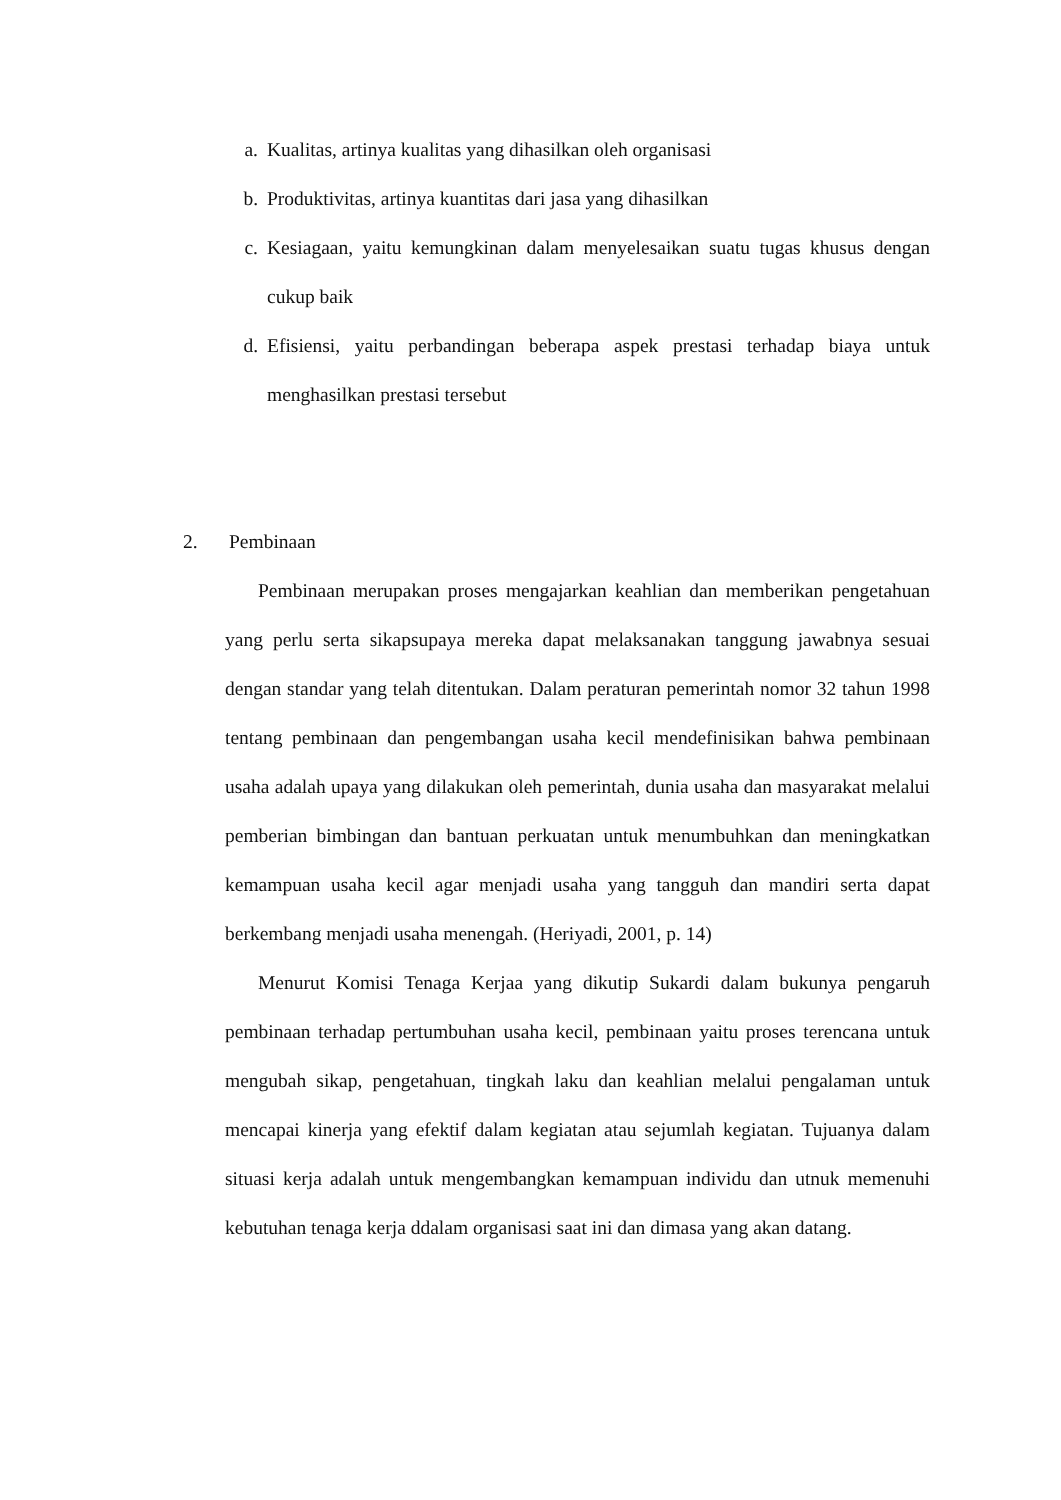a. Kualitas, artinya kualitas yang dihasilkan oleh organisasi
b. Produktivitas, artinya kuantitas dari jasa yang dihasilkan
c. Kesiagaan, yaitu kemungkinan dalam menyelesaikan suatu tugas khusus dengan cukup baik
d. Efisiensi, yaitu perbandingan beberapa aspek prestasi terhadap biaya untuk menghasilkan prestasi tersebut
2. Pembinaan
Pembinaan merupakan proses mengajarkan keahlian dan memberikan pengetahuan yang perlu serta sikapsupaya mereka dapat melaksanakan tanggung jawabnya sesuai dengan standar yang telah ditentukan. Dalam peraturan pemerintah nomor 32 tahun 1998 tentang pembinaan dan pengembangan usaha kecil mendefinisikan bahwa pembinaan usaha adalah upaya yang dilakukan oleh pemerintah, dunia usaha dan masyarakat melalui pemberian bimbingan dan bantuan perkuatan untuk menumbuhkan dan meningkatkan kemampuan usaha kecil agar menjadi usaha yang tangguh dan mandiri serta dapat berkembang menjadi usaha menengah. (Heriyadi, 2001, p. 14)
Menurut Komisi Tenaga Kerjaa yang dikutip Sukardi dalam bukunya pengaruh pembinaan terhadap pertumbuhan usaha kecil, pembinaan yaitu proses terencana untuk mengubah sikap, pengetahuan, tingkah laku dan keahlian melalui pengalaman untuk mencapai kinerja yang efektif dalam kegiatan atau sejumlah kegiatan. Tujuanya dalam situasi kerja adalah untuk mengembangkan kemampuan individu dan utnuk memenuhi kebutuhan tenaga kerja ddalam organisasi saat ini dan dimasa yang akan datang.